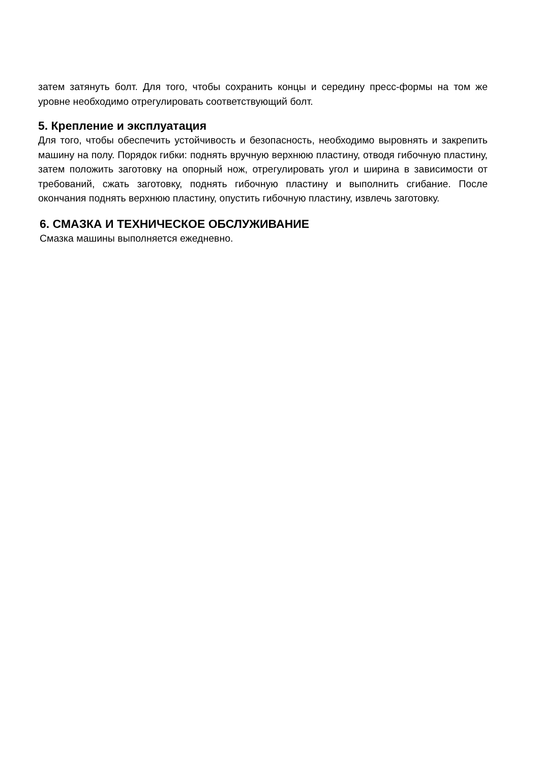затем затянуть болт. Для того, чтобы сохранить концы и середину пресс-формы на том же уровне необходимо отрегулировать соответствующий болт.
5. Крепление и эксплуатация
Для того, чтобы обеспечить устойчивость и безопасность, необходимо выровнять и закрепить машину на полу. Порядок гибки: поднять вручную верхнюю пластину, отводя гибочную пластину, затем положить заготовку на опорный нож, отрегулировать угол и ширина в зависимости от требований, сжать заготовку, поднять гибочную пластину и выполнить сгибание. После окончания поднять верхнюю пластину, опустить гибочную пластину, извлечь заготовку.
6. СМАЗКА И ТЕХНИЧЕСКОЕ ОБСЛУЖИВАНИЕ
Смазка машины выполняется ежедневно.